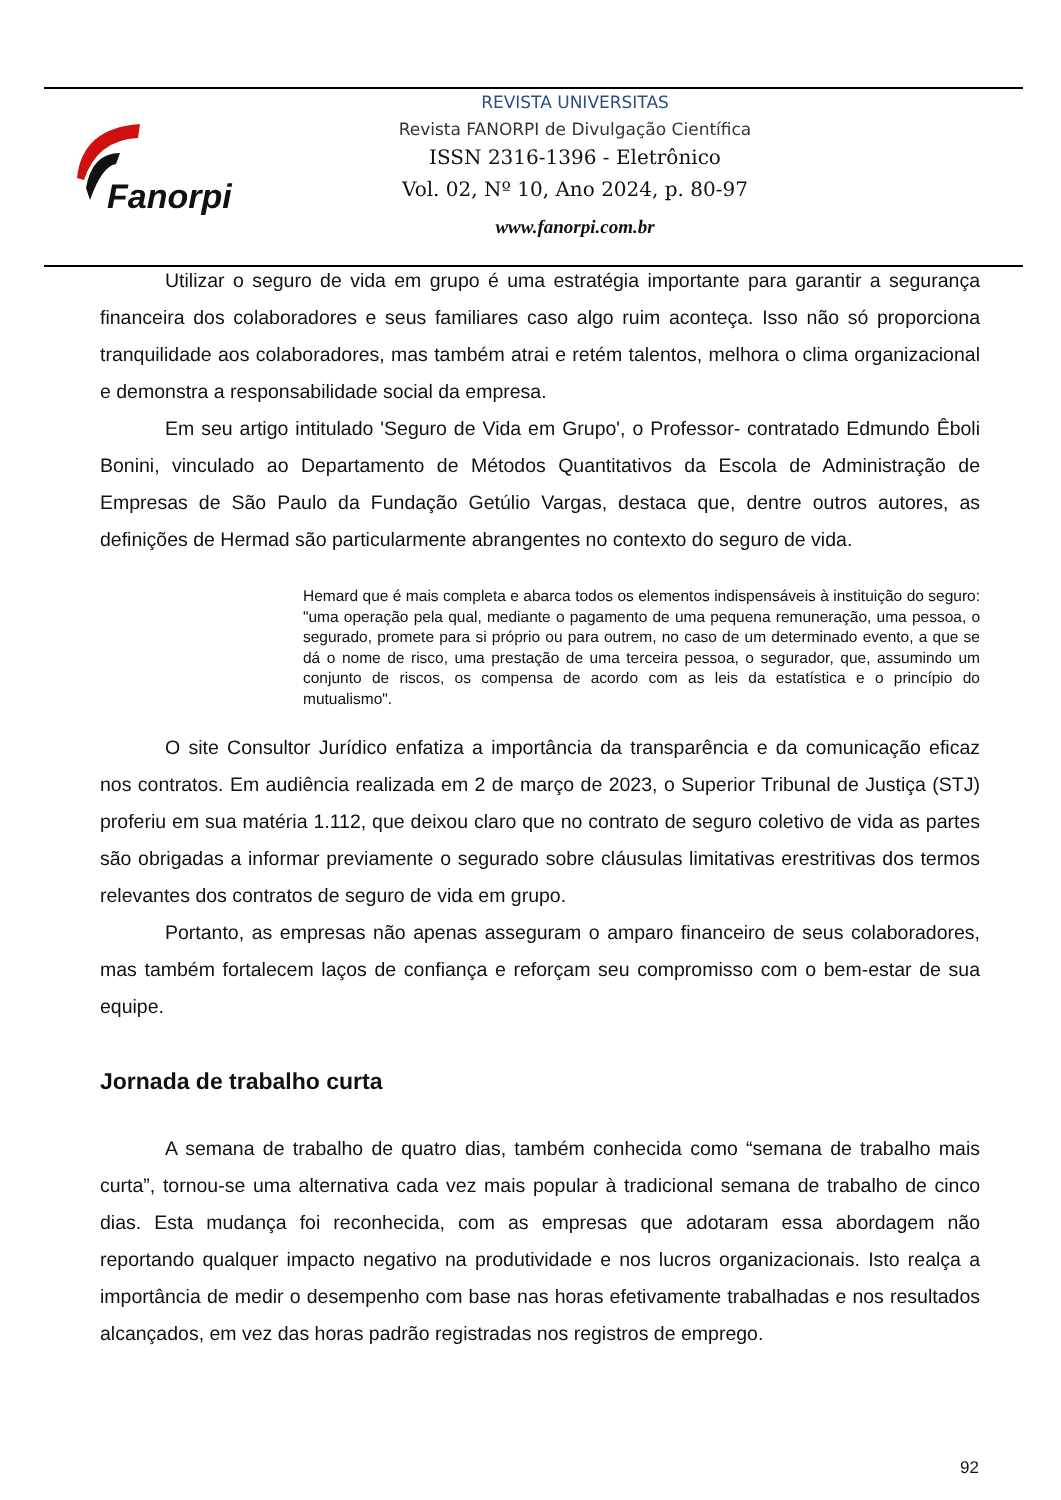Fanorpi
REVISTA UNIVERSITAS
Revista FANORPI de Divulgação Científica
ISSN 2316-1396 - Eletrônico
Vol. 02, Nº 10, Ano 2024, p. 80-97
www.fanorpi.com.br
Utilizar o seguro de vida em grupo é uma estratégia importante para garantir a segurança financeira dos colaboradores e seus familiares caso algo ruim aconteça. Isso não só proporciona tranquilidade aos colaboradores, mas também atrai e retém talentos, melhora o clima organizacional e demonstra a responsabilidade social da empresa.
Em seu artigo intitulado 'Seguro de Vida em Grupo', o Professor- contratado Edmundo Êboli Bonini, vinculado ao Departamento de Métodos Quantitativos da Escola de Administração de Empresas de São Paulo da Fundação Getúlio Vargas, destaca que, dentre outros autores, as definições de Hermad são particularmente abrangentes no contexto do seguro de vida.
Hemard que é mais completa e abarca todos os elementos indispensáveis à instituição do seguro: "uma operação pela qual, mediante o pagamento de uma pequena remuneração, uma pessoa, o segurado, promete para si próprio ou para outrem, no caso de um determinado evento, a que se dá o nome de risco, uma prestação de uma terceira pessoa, o segurador, que, assumindo um conjunto de riscos, os compensa de acordo com as leis da estatística e o princípio do mutualismo".
O site Consultor Jurídico enfatiza a importância da transparência e da comunicação eficaz nos contratos. Em audiência realizada em 2 de março de 2023, o Superior Tribunal de Justiça (STJ) proferiu em sua matéria 1.112, que deixou claro que no contrato de seguro coletivo de vida as partes são obrigadas a informar previamente o segurado sobre cláusulas limitativas erestritivas dos termos relevantes dos contratos de seguro de vida em grupo.
Portanto, as empresas não apenas asseguram o amparo financeiro de seus colaboradores, mas também fortalecem laços de confiança e reforçam seu compromisso com o bem-estar de sua equipe.
Jornada de trabalho curta
A semana de trabalho de quatro dias, também conhecida como “semana de trabalho mais curta”, tornou-se uma alternativa cada vez mais popular à tradicional semana de trabalho de cinco dias. Esta mudança foi reconhecida, com as empresas que adotaram essa abordagem não reportando qualquer impacto negativo na produtividade e nos lucros organizacionais. Isto realça a importância de medir o desempenho com base nas horas efetivamente trabalhadas e nos resultados alcançados, em vez das horas padrão registradas nos registros de emprego.
92